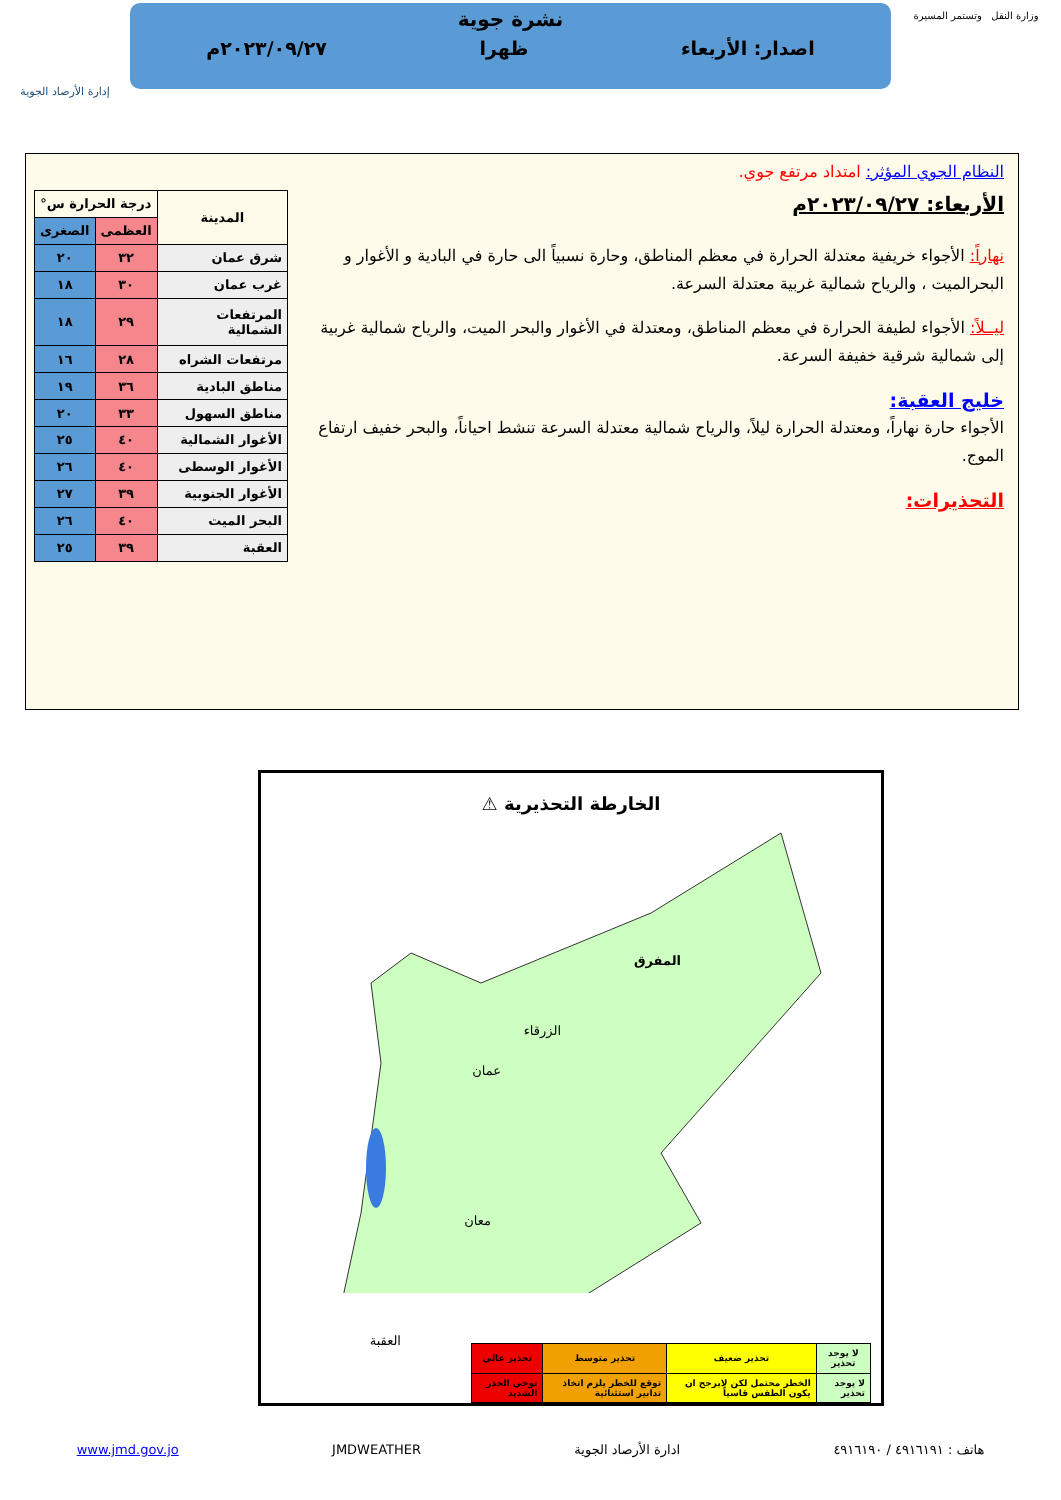وزارة النقل وتستمر المسيرة
نشرة جوية
اصدار: الأربعاء ظهرا ٢٠٢٣/٠٩/٢٧م
إدارة الأرصاد الجوية
النظام الجوي المؤثر: امتداد مرتفع جوي.
الأربعاء: ٢٠٢٣/٠٩/٢٧م
نهاراً: الأجواء خريفية معتدلة الحرارة في معظم المناطق، وحارة نسبياً الى حارة في البادية و الأغوار و البحرالميت ، والرياح شمالية غربية معتدلة السرعة.
ليــلاً: الأجواء لطيفة الحرارة في معظم المناطق، ومعتدلة في الأغوار والبحر الميت، والرياح شمالية غربية إلى شمالية شرقية خفيفة السرعة.
خليج العقبة:
الأجواء حارة نهاراً، ومعتدلة الحرارة ليلاً، والرياح شمالية معتدلة السرعة تنشط احياناً، والبحر خفيف ارتفاع الموج.
التحذيرات:
| المدينة | درجة الحرارة س° | |
| --- | --- | --- |
| | العظمى | الصغرى |
| شرق عمان | ٣٢ | ٢٠ |
| غرب عمان | ٣٠ | ١٨ |
| المرتفعات الشمالية | ٢٩ | ١٨ |
| مرتفعات الشراه | ٢٨ | ١٦ |
| مناطق البادية | ٣٦ | ١٩ |
| مناطق السهول | ٣٣ | ٢٠ |
| الأغوار الشمالية | ٤٠ | ٢٥ |
| الأغوار الوسطى | ٤٠ | ٢٦ |
| الأغوار الجنوبية | ٣٩ | ٢٧ |
| البحر الميت | ٤٠ | ٢٦ |
| العقبة | ٣٩ | ٢٥ |
الخارطة التحذيرية ⚠
المفرق
الزرقاء
عمان
معان
العقبة
| لا يوجد تحذير | تحذير ضعيف | تحذير متوسط | تحذير عالي |
| --- | --- | --- | --- |
| لا يوجد تحذير | الخطر محتمل لكن لايرجح ان يكون الطقس قاسياً | توقع للخطر يلزم اتخاذ تدابير استثنائية | توخي الحذر الشديد |
هاتف : ٤٩١٦١٩١ / ٤٩١٦١٩٠ ادارة الأرصاد الجوية JMDWEATHER www.jmd.gov.jo